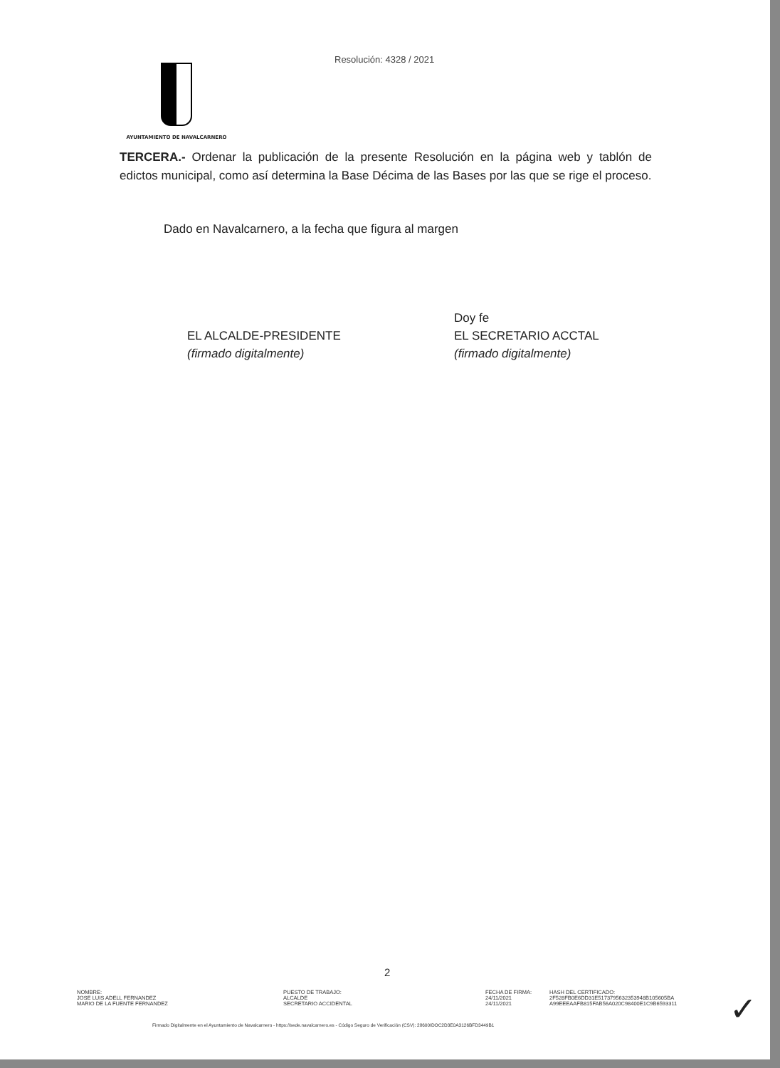Resolución: 4328 / 2021
AYUNTAMIENTO DE NAVALCARNERO
TERCERA.- Ordenar la publicación de la presente Resolución en la página web y tablón de edictos municipal, como así determina la Base Décima de las Bases por las que se rige el proceso.
Dado en Navalcarnero, a la fecha que figura al margen
EL ALCALDE-PRESIDENTE
(firmado digitalmente)
Doy fe
EL SECRETARIO ACCTAL
(firmado digitalmente)
2
NOMBRE:
JOSE LUIS ADELL FERNANDEZ
MARIO DE LA FUENTE FERNANDEZ
PUESTO DE TRABAJO:
ALCALDE
SECRETARIO ACCIDENTAL
FECHA DE FIRMA:
24/11/2021
24/11/2021
HASH DEL CERTIFICADO:
2F528FB0E6DD31E5173795632353948B105605BA
A99EEEAAFB815FAB56A020C98400E1C9B6593311
Firmado Digitalmente en el Ayuntamiento de Navalcarnero - https://sede.navalcarnero.es - Código Seguro de Verificación (CSV): 28600IDOC2D3E0A3126BFD3449B1
✓